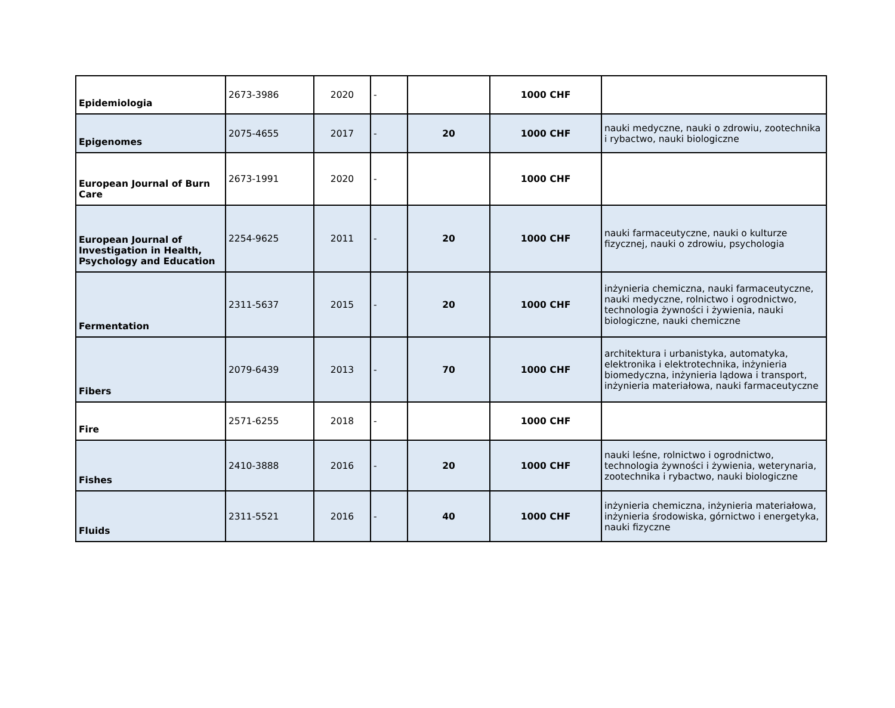| Epidemiologia | 2673-3986 | 2020 | - | | 1000 CHF | |
| Epigenomes | 2075-4655 | 2017 | - | 20 | 1000 CHF | nauki medyczne, nauki o zdrowiu, zootechnika i rybactwo, nauki biologiczne |
| European Journal of Burn Care | 2673-1991 | 2020 | - | | 1000 CHF | |
| European Journal of Investigation in Health, Psychology and Education | 2254-9625 | 2011 | - | 20 | 1000 CHF | nauki farmaceutyczne, nauki o kulturze fizycznej, nauki o zdrowiu, psychologia |
| Fermentation | 2311-5637 | 2015 | - | 20 | 1000 CHF | inżynieria chemiczna, nauki farmaceutyczne, nauki medyczne, rolnictwo i ogrodnictwo, technologia żywności i żywienia, nauki biologiczne, nauki chemiczne |
| Fibers | 2079-6439 | 2013 | - | 70 | 1000 CHF | architektura i urbanistyka, automatyka, elektronika i elektrotechnika, inżynieria biomedyczna, inżynieria lądowa i transport, inżynieria materiałowa, nauki farmaceutyczne |
| Fire | 2571-6255 | 2018 | - | | 1000 CHF | |
| Fishes | 2410-3888 | 2016 | - | 20 | 1000 CHF | nauki leśne, rolnictwo i ogrodnictwo, technologia żywności i żywienia, weterynaria, zootechnika i rybactwo, nauki biologiczne |
| Fluids | 2311-5521 | 2016 | - | 40 | 1000 CHF | inżynieria chemiczna, inżynieria materiałowa, inżynieria środowiska, górnictwo i energetyka, nauki fizyczne |